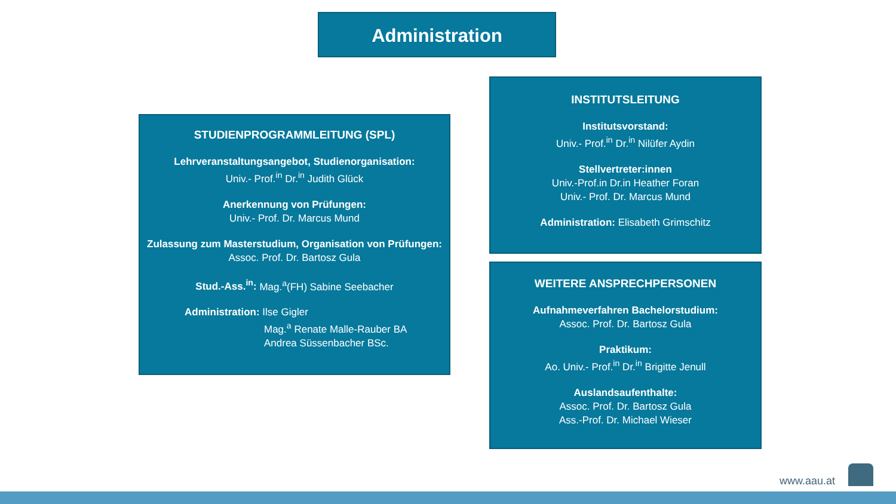Administration
STUDIENPROGRAMMLEITUNG (SPL)
Lehrveranstaltungsangebot, Studienorganisation:
Univ.- Prof.<sup>in</sup> Dr.<sup>in</sup> Judith Glück
Anerkennung von Prüfungen:
Univ.- Prof. Dr. Marcus Mund
Zulassung zum Masterstudium, Organisation von Prüfungen: Assoc. Prof. Dr. Bartosz Gula
Stud.-Ass.<sup>in</sup>: Mag.<sup>a</sup>(FH) Sabine Seebacher
Administration: Ilse Gigler
Mag.<sup>a</sup> Renate Malle-Rauber BA
Andrea Süssenbacher BSc.
INSTITUTSLEITUNG
Institutsvorstand:
Univ.- Prof.<sup>in</sup> Dr.<sup>in</sup> Nilüfer Aydin
Stellvertreter:innen
Univ.-Prof.in Dr.in Heather Foran
Univ.- Prof. Dr. Marcus Mund
Administration: Elisabeth Grimschitz
WEITERE ANSPRECHPERSONEN
Aufnahmeverfahren Bachelorstudium:
Assoc. Prof. Dr. Bartosz Gula
Praktikum:
Ao. Univ.- Prof.<sup>in</sup> Dr.<sup>in</sup> Brigitte Jenull
Auslandsaufenthalte:
Assoc. Prof. Dr. Bartosz Gula
Ass.-Prof. Dr. Michael Wieser
www.aau.at